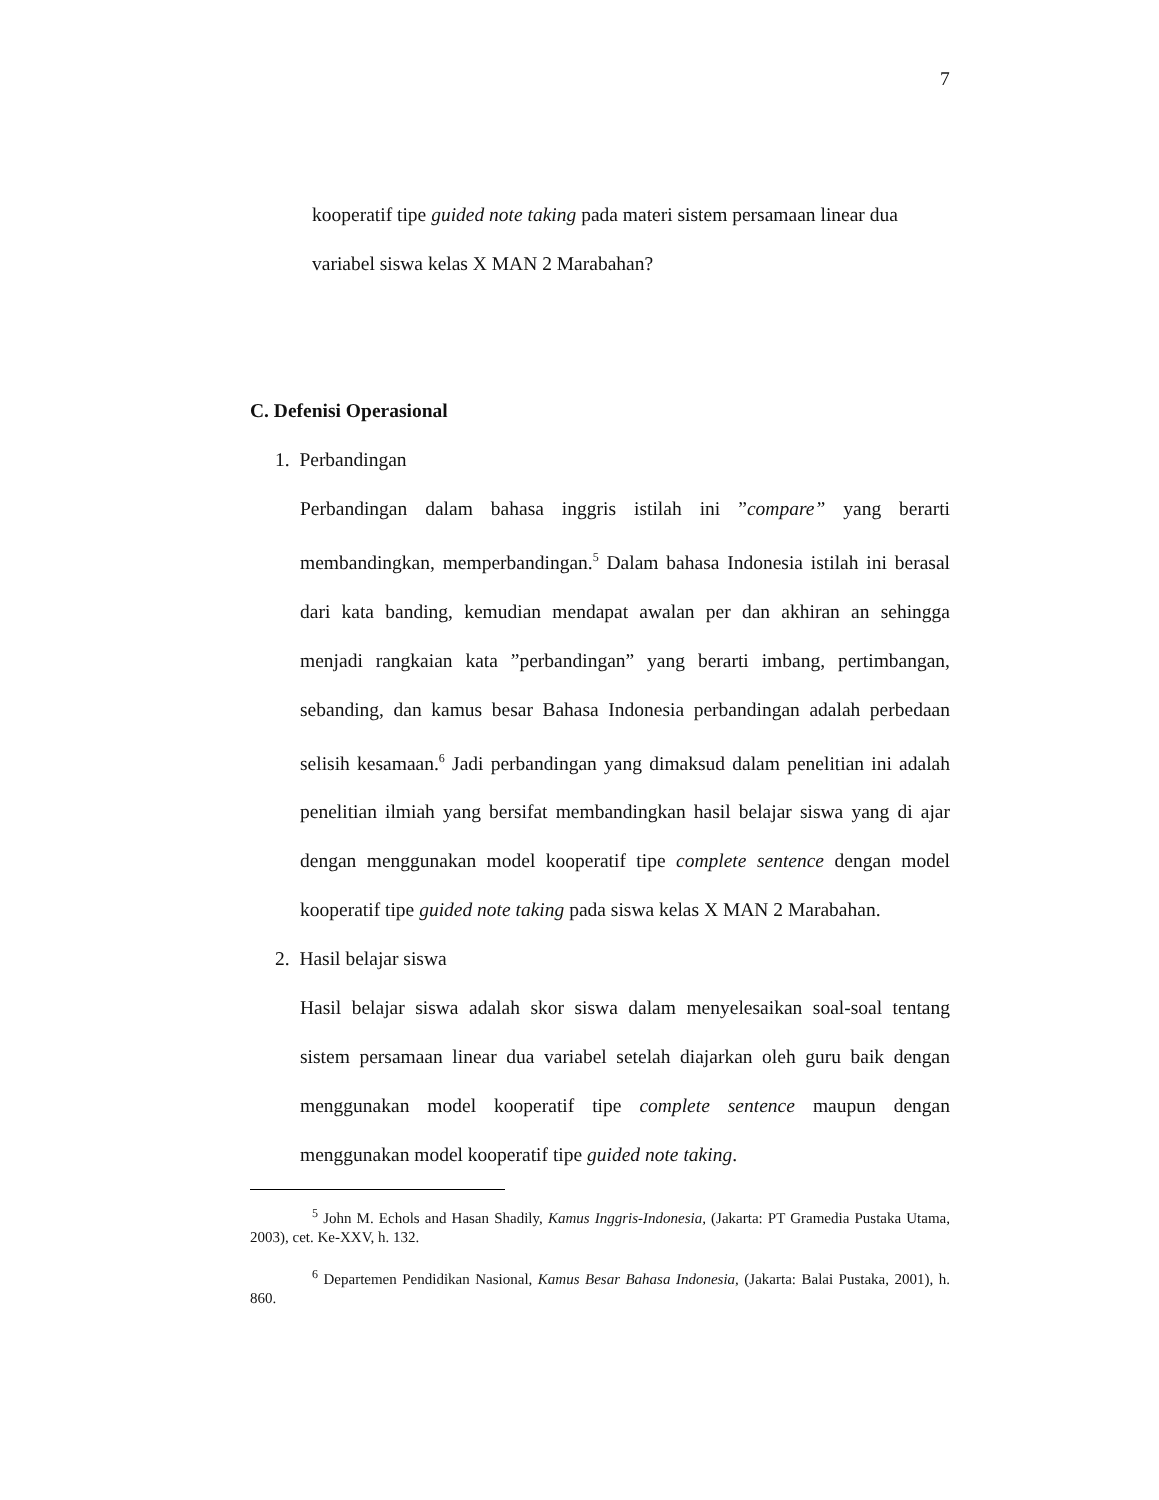7
kooperatif tipe guided note taking pada materi sistem persamaan linear dua
variabel siswa kelas X MAN 2 Marabahan?
C. Defenisi Operasional
1. Perbandingan
Perbandingan dalam bahasa inggris istilah ini ”compare” yang berarti membandingkan, memperbandingan.<sup>5</sup> Dalam bahasa Indonesia istilah ini berasal dari kata banding, kemudian mendapat awalan per dan akhiran an sehingga menjadi rangkaian kata ”perbandingan” yang berarti imbang, pertimbangan, sebanding, dan kamus besar Bahasa Indonesia perbandingan adalah perbedaan selisih kesamaan.<sup>6</sup> Jadi perbandingan yang dimaksud dalam penelitian ini adalah penelitian ilmiah yang bersifat membandingkan hasil belajar siswa yang di ajar dengan menggunakan model kooperatif tipe complete sentence dengan model kooperatif tipe guided note taking pada siswa kelas X MAN 2 Marabahan.
2. Hasil belajar siswa
Hasil belajar siswa adalah skor siswa dalam menyelesaikan soal-soal tentang sistem persamaan linear dua variabel setelah diajarkan oleh guru baik dengan menggunakan model kooperatif tipe complete sentence maupun dengan menggunakan model kooperatif tipe guided note taking.
<sup>5</sup> John M. Echols and Hasan Shadily, Kamus Inggris-Indonesia, (Jakarta: PT Gramedia Pustaka Utama, 2003), cet. Ke-XXV, h. 132.
<sup>6</sup> Departemen Pendidikan Nasional, Kamus Besar Bahasa Indonesia, (Jakarta: Balai Pustaka, 2001), h. 860.